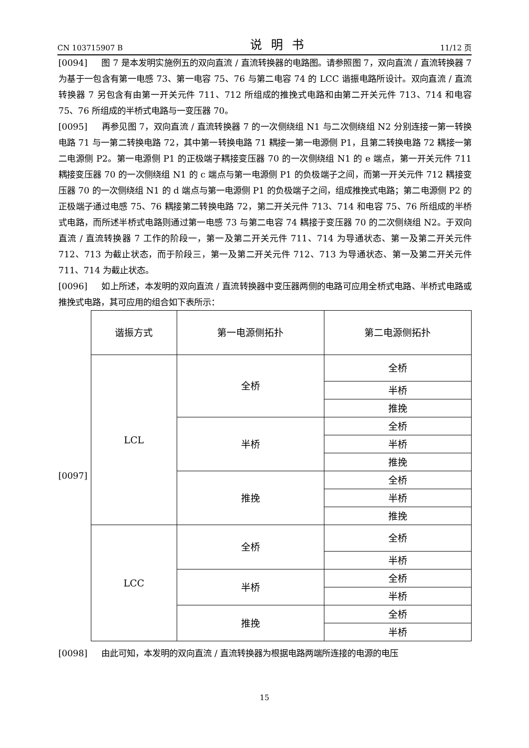CN 103715907 B 说明书 11/12 页
[0094] 图 7 是本发明实施例五的双向直流 / 直流转换器的电路图。请参照图 7，双向直流 / 直流转换器 7 为基于一包含有第一电感 73、第一电容 75、76 与第二电容 74 的 LCC 谐振电路所设计。双向直流 / 直流转换器 7 另包含有由第一开关元件 711、712 所组成的推挽式电路和由第二开关元件 713、714 和电容 75、76 所组成的半桥式电路与一变压器 70。
[0095] 再参见图 7，双向直流 / 直流转换器 7 的一次侧绕组 N1 与二次侧绕组 N2 分别连接一第一转换电路 71 与一第二转换电路 72，其中第一转换电路 71 耦接一第一电源侧 P1，且第二转换电路 72 耦接一第二电源侧 P2。第一电源侧 P1 的正极端子耦接变压器 70 的一次侧绕组 N1 的 e 端点，第一开关元件 711 耦接变压器 70 的一次侧绕组 N1 的 c 端点与第一电源侧 P1 的负极端子之间，而第一开关元件 712 耦接变压器 70 的一次侧绕组 N1 的 d 端点与第一电源侧 P1 的负极端子之间，组成推挽式电路；第二电源侧 P2 的正极端子通过电感 75、76 耦接第二转换电路 72，第二开关元件 713、714 和电容 75、76 所组成的半桥式电路，而所述半桥式电路则通过第一电感 73 与第二电容 74 耦接于变压器 70 的二次侧绕组 N2。于双向直流 / 直流转换器 7 工作的阶段一，第一及第二开关元件 711、714 为导通状态、第一及第二开关元件 712、713 为截止状态，而于阶段三，第一及第二开关元件 712、713 为导通状态、第一及第二开关元件 711、714 为截止状态。
[0096] 如上所述，本发明的双向直流 / 直流转换器中变压器两侧的电路可应用全桥式电路、半桥式电路或推挽式电路，其可应用的组合如下表所示：
[0097]
| 谐振方式 | 第一电源侧拓扑 | 第二电源侧拓扑 |
| LCL | 全桥 | 全桥 |
| | | 半桥 |
| | | 推挽 |
| | 半桥 | 全桥 |
| | | 半桥 |
| | | 推挽 |
| | 推挽 | 全桥 |
| | | 半桥 |
| | | 推挽 |
| LCC | 全桥 | 全桥 |
| | | 半桥 |
| | 半桥 | 全桥 |
| | | 半桥 |
| | 推挽 | 全桥 |
| | | 半桥 |
[0098] 由此可知，本发明的双向直流 / 直流转换器为根据电路两端所连接的电源的电压
15